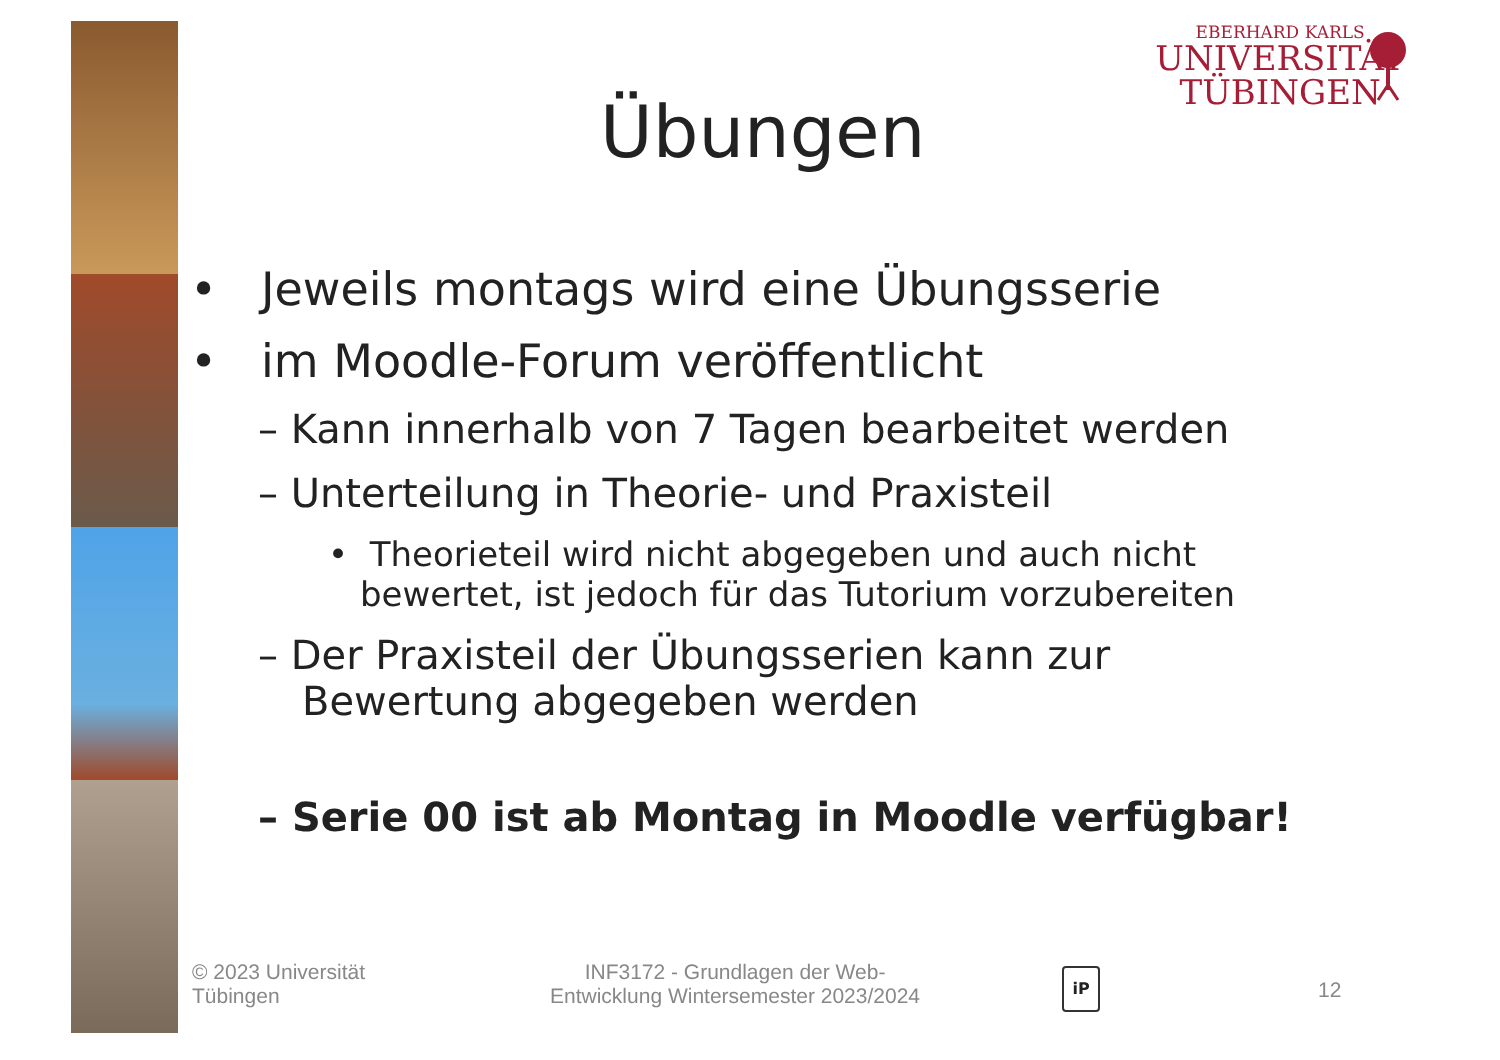EBERHARD KARLS
UNIVERSITÄT
TÜBINGEN
Übungen
• Jeweils montags wird eine Übungsserie
• im Moodle-Forum veröffentlicht
– Kann innerhalb von 7 Tagen bearbeitet werden
– Unterteilung in Theorie- und Praxisteil
• Theorieteil wird nicht abgegeben und auch nicht bewertet, ist jedoch für das Tutorium vorzubereiten
– Der Praxisteil der Übungsserien kann zur Bewertung abgegeben werden
– Serie 00 ist ab Montag in Moodle verfügbar!
© 2023 Universität
Tübingen
INF3172 - Grundlagen der Web-
Entwicklung Wintersemester 2023/2024
iP
12